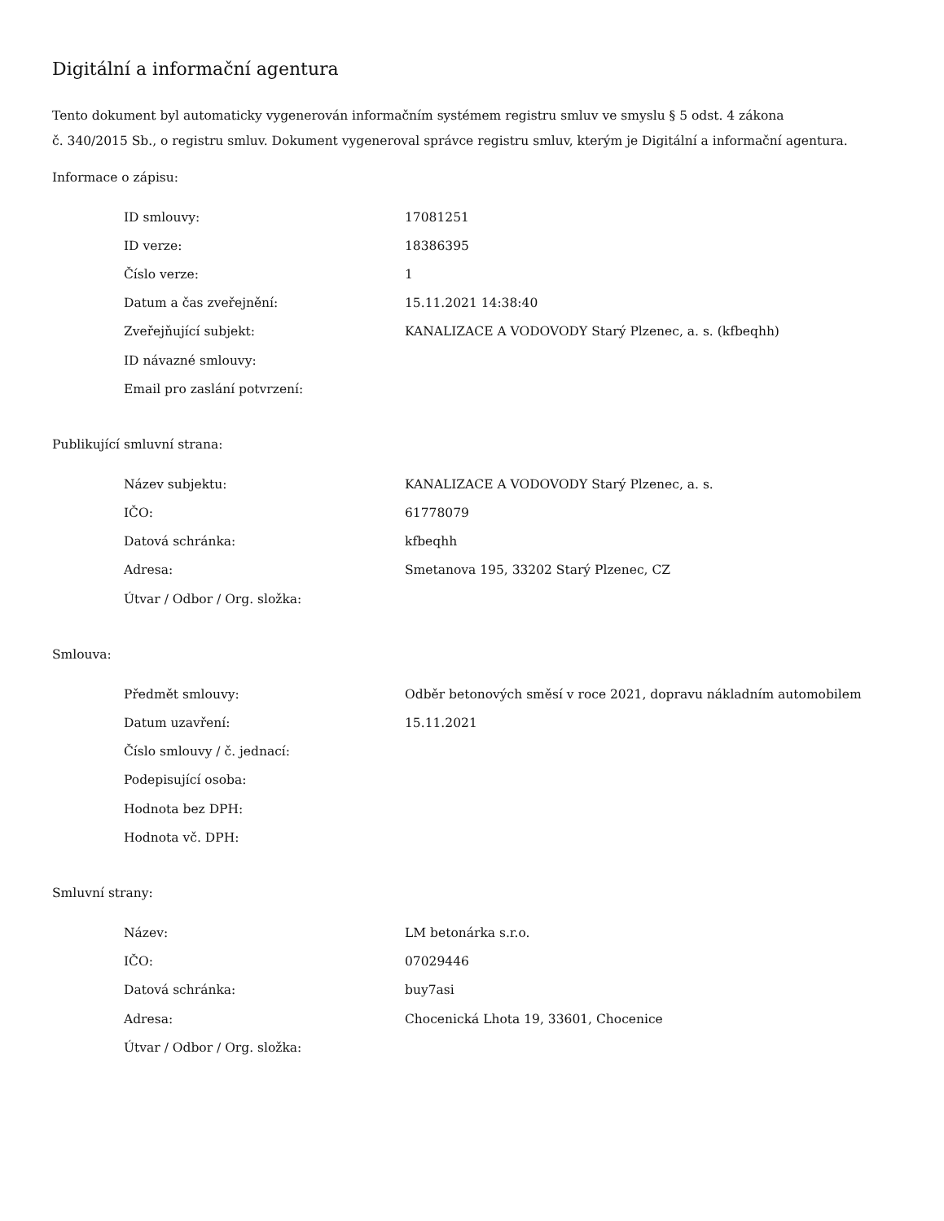Digitální a informační agentura
Tento dokument byl automaticky vygenerován informačním systémem registru smluv ve smyslu § 5 odst. 4 zákona
č. 340/2015 Sb., o registru smluv. Dokument vygeneroval správce registru smluv, kterým je Digitální a informační agentura.
Informace o zápisu:
| ID smlouvy: | 17081251 |
| ID verze: | 18386395 |
| Číslo verze: | 1 |
| Datum a čas zveřejnění: | 15.11.2021 14:38:40 |
| Zveřejňující subjekt: | KANALIZACE A VODOVODY Starý Plzenec, a. s. (kfbeqhh) |
| ID návazné smlouvy: | |
| Email pro zaslání potvrzení: | |
Publikující smluvní strana:
| Název subjektu: | KANALIZACE A VODOVODY Starý Plzenec, a. s. |
| IČO: | 61778079 |
| Datová schránka: | kfbeqhh |
| Adresa: | Smetanova 195, 33202 Starý Plzenec, CZ |
| Útvar / Odbor / Org. složka: | |
Smlouva:
| Předmět smlouvy: | Odběr betonových směsí v roce 2021, dopravu nákladním automobilem |
| Datum uzavření: | 15.11.2021 |
| Číslo smlouvy / č. jednací: | |
| Podepisující osoba: | |
| Hodnota bez DPH: | |
| Hodnota vč. DPH: | |
Smluvní strany:
| Název: | LM betonárka s.r.o. |
| IČO: | 07029446 |
| Datová schránka: | buy7asi |
| Adresa: | Chocenická Lhota 19, 33601, Chocenice |
| Útvar / Odbor / Org. složka: | |